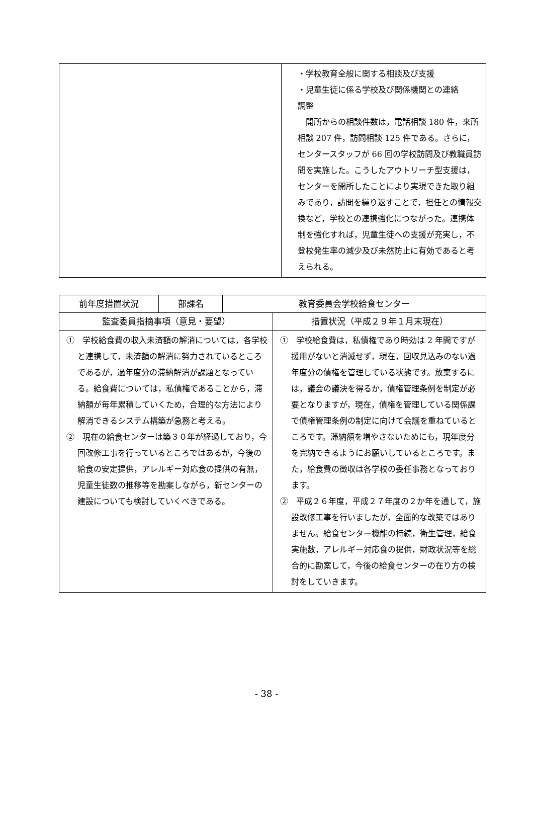| | ・学校教育全般に関する相談及び支援 ・児童生徒に係る学校及び関係機関との連絡 調整 開所からの相談件数は，電話相談 180 件，来所相談 207 件，訪問相談 125 件である。さらに，センタースタッフが 66 回の学校訪問及び教職員訪問を実施した。こうしたアウトリーチ型支援は，センターを開所したことにより実現できた取り組みであり，訪問を繰り返すことで，担任との情報交換など，学校との連携強化につながった。連携体制を強化すれば，児童生徒への支援が充実し，不登校発生率の減少及び未然防止に有効であると考えられる。 |
| 前年度措置状況 | 部課名 | 教育委員会学校給食センター | |
| 監査委員指摘事項（意見・要望） | | | 措置状況（平成２９年１月末現在） |
| ① 学校給食費の収入未済額の解消については，各学校と連携して，未済額の解消に努力されているところであるが，過年度分の滞納解消が課題となっている。給食費については，私債権であることから，滞納額が毎年累積していくため，合理的な方法により解消できるシステム構築が急務と考える。 ② 現在の給食センターは築３０年が経過しており，今回改修工事を行っているところではあるが，今後の給食の安定提供，アレルギー対応食の提供の有無，児童生徒数の推移等を勘案しながら，新センターの建設についても検討していくべきである。 | | | ① 学校給食費は，私債権であり時効は 2 年間ですが援用がないと消滅せず，現在，回収見込みのない過年度分の債権を管理している状態です。放棄するには，議会の議決を得るか，債権管理条例を制定が必要となりますが，現在，債権を管理している関係課で債権管理条例の制定に向けて会議を重ねているところです。滞納額を増やさないためにも，現年度分を完納できるようにお願いしているところです。また，給食費の徴収は各学校の委任事務となっております。 ② 平成２６年度，平成２７年度の２か年を通して，施設改修工事を行いましたが，全面的な改築ではありません。給食センター機能の持続，衛生管理，給食実施数，アレルギー対応食の提供，財政状況等を総合的に勘案して，今後の給食センターの在り方の検討をしていきます。 |
- 38 -